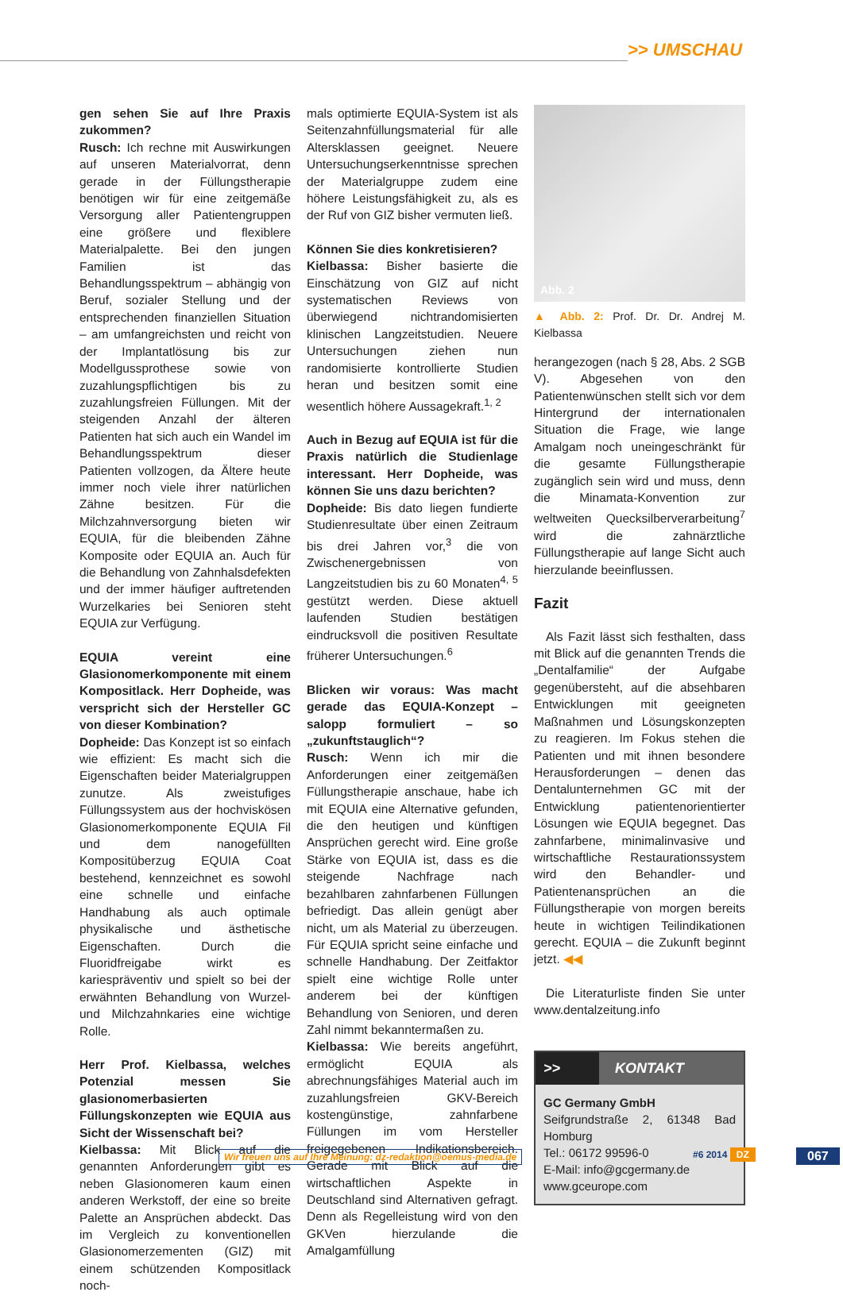>> UMSCHAU
gen sehen Sie auf Ihre Praxis zukommen?
Rusch: Ich rechne mit Auswirkungen auf unseren Materialvorrat, denn gerade in der Füllungstherapie benötigen wir für eine zeitgemäße Versorgung aller Patientengruppen eine größere und flexiblere Materialpalette. Bei den jungen Familien ist das Behandlungsspektrum – abhängig von Beruf, sozialer Stellung und der entsprechenden finanziellen Situation – am umfangreichsten und reicht von der Implantatlösung bis zur Modellgussprothese sowie von zuzahlungspflichtigen bis zu zuzahlungsfreien Füllungen. Mit der steigenden Anzahl der älteren Patienten hat sich auch ein Wandel im Behandlungsspektrum dieser Patienten vollzogen, da Ältere heute immer noch viele ihrer natürlichen Zähne besitzen. Für die Milchzahnversorgung bieten wir EQUIA, für die bleibenden Zähne Komposite oder EQUIA an. Auch für die Behandlung von Zahnhalsdefekten und der immer häufiger auftretenden Wurzelkaries bei Senioren steht EQUIA zur Verfügung.
EQUIA vereint eine Glasionomerkomponente mit einem Kompositlack. Herr Dopheide, was verspricht sich der Hersteller GC von dieser Kombination?
Dopheide: Das Konzept ist so einfach wie effizient: Es macht sich die Eigenschaften beider Materialgruppen zunutze. Als zweistufiges Füllungssystem aus der hochviskösen Glasionomerkomponente EQUIA Fil und dem nanogefüllten Kompositüberzug EQUIA Coat bestehend, kennzeichnet es sowohl eine schnelle und einfache Handhabung als auch optimale physikalische und ästhetische Eigenschaften. Durch die Fluoridfreigabe wirkt es kariespräventiv und spielt so bei der erwähnten Behandlung von Wurzel- und Milchzahnkaries eine wichtige Rolle.
Herr Prof. Kielbassa, welches Potenzial messen Sie glasionomerbasierten Füllungskonzepten wie EQUIA aus Sicht der Wissenschaft bei?
Kielbassa: Mit Blick auf die genannten Anforderungen gibt es neben Glasionomeren kaum einen anderen Werkstoff, der eine so breite Palette an Ansprüchen abdeckt. Das im Vergleich zu konventionellen Glasionomerzementen (GIZ) mit einem schützenden Kompositlack noch-
mals optimierte EQUIA-System ist als Seitenzahnfüllungsmaterial für alle Altersklassen geeignet. Neuere Untersuchungserkenntnisse sprechen der Materialgruppe zudem eine höhere Leistungsfähigkeit zu, als es der Ruf von GIZ bisher vermuten ließ.
Können Sie dies konkretisieren?
Kielbassa: Bisher basierte die Einschätzung von GIZ auf nicht systematischen Reviews von überwiegend nichtrandomisierten klinischen Langzeitstudien. Neuere Untersuchungen ziehen nun randomisierte kontrollierte Studien heran und besitzen somit eine wesentlich höhere Aussagekraft.<sup>1, 2</sup>
Auch in Bezug auf EQUIA ist für die Praxis natürlich die Studienlage interessant. Herr Dopheide, was können Sie uns dazu berichten?
Dopheide: Bis dato liegen fundierte Studienresultate über einen Zeitraum bis drei Jahren vor,<sup>3</sup> die von Zwischenergebnissen von Langzeitstudien bis zu 60 Monaten<sup>4, 5</sup> gestützt werden. Diese aktuell laufenden Studien bestätigen eindrucksvoll die positiven Resultate früherer Untersuchungen.<sup>6</sup>
Blicken wir voraus: Was macht gerade das EQUIA-Konzept – salopp formuliert – so „zukunftstauglich“?
Rusch: Wenn ich mir die Anforderungen einer zeitgemäßen Füllungstherapie anschaue, habe ich mit EQUIA eine Alternative gefunden, die den heutigen und künftigen Ansprüchen gerecht wird. Eine große Stärke von EQUIA ist, dass es die steigende Nachfrage nach bezahlbaren zahnfarbenen Füllungen befriedigt. Das allein genügt aber nicht, um als Material zu überzeugen. Für EQUIA spricht seine einfache und schnelle Handhabung. Der Zeitfaktor spielt eine wichtige Rolle unter anderem bei der künftigen Behandlung von Senioren, und deren Zahl nimmt bekanntermaßen zu.
Kielbassa: Wie bereits angeführt, ermöglicht EQUIA als abrechnungsfähiges Material auch im zuzahlungsfreien GKV-Bereich kostengünstige, zahnfarbene Füllungen im vom Hersteller freigegebenen Indikationsbereich. Gerade mit Blick auf die wirtschaftlichen Aspekte in Deutschland sind Alternativen gefragt. Denn als Regelleistung wird von den GKVen hierzulande die Amalgamfüllung
Abb. 2
▲ Abb. 2: Prof. Dr. Dr. Andrej M. Kielbassa
herangezogen (nach § 28, Abs. 2 SGB V). Abgesehen von den Patientenwünschen stellt sich vor dem Hintergrund der internationalen Situation die Frage, wie lange Amalgam noch uneingeschränkt für die gesamte Füllungstherapie zugänglich sein wird und muss, denn die Minamata-Konvention zur weltweiten Quecksilberverarbeitung<sup>7</sup> wird die zahnärztliche Füllungstherapie auf lange Sicht auch hierzulande beeinflussen.
Fazit
Als Fazit lässt sich festhalten, dass mit Blick auf die genannten Trends die „Dentalfamilie“ der Aufgabe gegenübersteht, auf die absehbaren Entwicklungen mit geeigneten Maßnahmen und Lösungskonzepten zu reagieren. Im Fokus stehen die Patienten und mit ihnen besondere Herausforderungen – denen das Dentalunternehmen GC mit der Entwicklung patientenorientierter Lösungen wie EQUIA begegnet. Das zahnfarbene, minimalinvasive und wirtschaftliche Restaurationssystem wird den Behandler- und Patientenansprüchen an die Füllungstherapie von morgen bereits heute in wichtigen Teilindikationen gerecht. EQUIA – die Zukunft beginnt jetzt. ◀◀
Die Literaturliste finden Sie unter www.dentalzeitung.info
>> KONTAKT
GC Germany GmbH
Seifgrundstraße 2, 61348 Bad Homburg
Tel.: 06172 99596-0
E-Mail: info@gcgermany.de
www.gceurope.com
Wir freuen uns auf Ihre Meinung: dz-redaktion@oemus-media.de
#6 2014 DZ 067